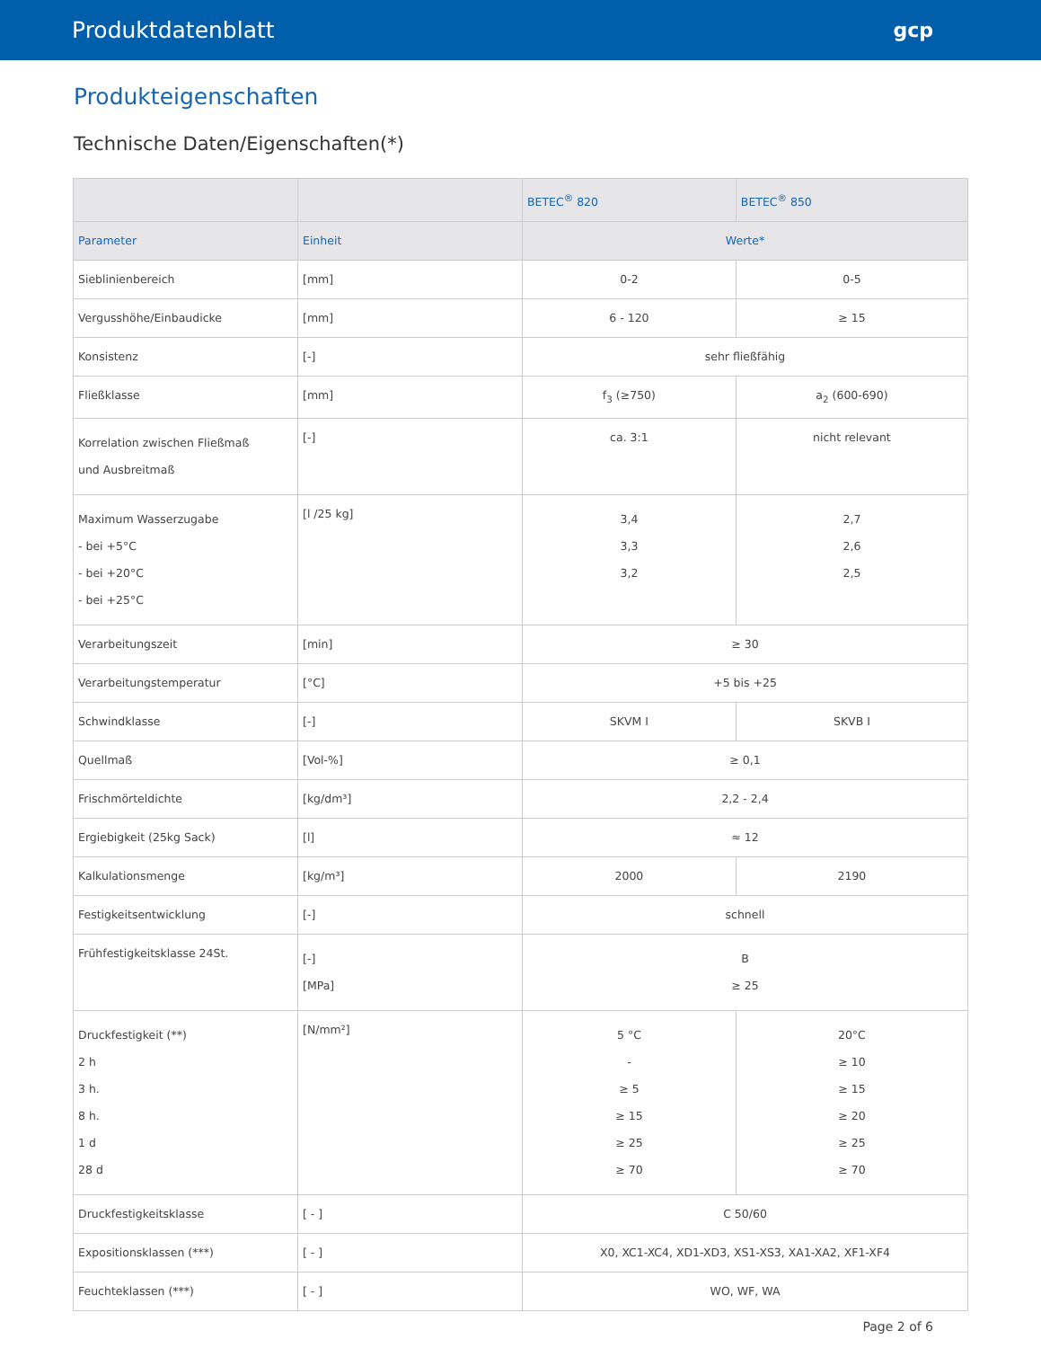Produktdatenblatt gcp
Produkteigenschaften
Technische Daten/Eigenschaften(*)
| | | BETEC<sup>®</sup> 820 | BETEC<sup>®</sup> 850 |
| --- | --- | --- | --- |
| Parameter | Einheit | Werte* | |
| Sieblinienbereich | [mm] | 0-2 | 0-5 |
| Vergusshöhe/Einbaudicke | [mm] | 6 - 120 | ≥ 15 |
| Konsistenz | [-] | sehr fließfähig | |
| Fließklasse | [mm] | f<sub>3</sub> (≥750) | a<sub>2</sub> (600-690) |
| Korrelation zwischen Fließmaß und Ausbreitmaß | [-] | ca. 3:1 | nicht relevant |
| Maximum Wasserzugabe - bei +5°C - bei +20°C - bei +25°C | [l /25 kg] | 3,4 3,3 3,2 | 2,7 2,6 2,5 |
| Verarbeitungszeit | [min] | ≥ 30 | |
| Verarbeitungstemperatur | [°C] | +5 bis +25 | |
| Schwindklasse | [-] | SKVM I | SKVB I |
| Quellmaß | [Vol-%] | ≥ 0,1 | |
| Frischmörteldichte | [kg/dm³] | 2,2 - 2,4 | |
| Ergiebigkeit (25kg Sack) | [l] | ≈ 12 | |
| Kalkulationsmenge | [kg/m³] | 2000 | 2190 |
| Festigkeitsentwicklung | [-] | schnell | |
| Frühfestigkeitsklasse 24St. | [-] [MPa] | B ≥ 25 | |
| Druckfestigkeit (**) 2 h 3 h. 8 h. 1 d 28 d | [N/mm²] | 5 °C - ≥ 5 ≥ 15 ≥ 25 ≥ 70 | 20°C ≥ 10 ≥ 15 ≥ 20 ≥ 25 ≥ 70 |
| Druckfestigkeitsklasse | [ - ] | C 50/60 | |
| Expositionsklassen (***) | [ - ] | X0, XC1-XC4, XD1-XD3, XS1-XS3, XA1-XA2, XF1-XF4 | |
| Feuchteklassen (***) | [ - ] | WO, WF, WA | |
Page 2 of 6